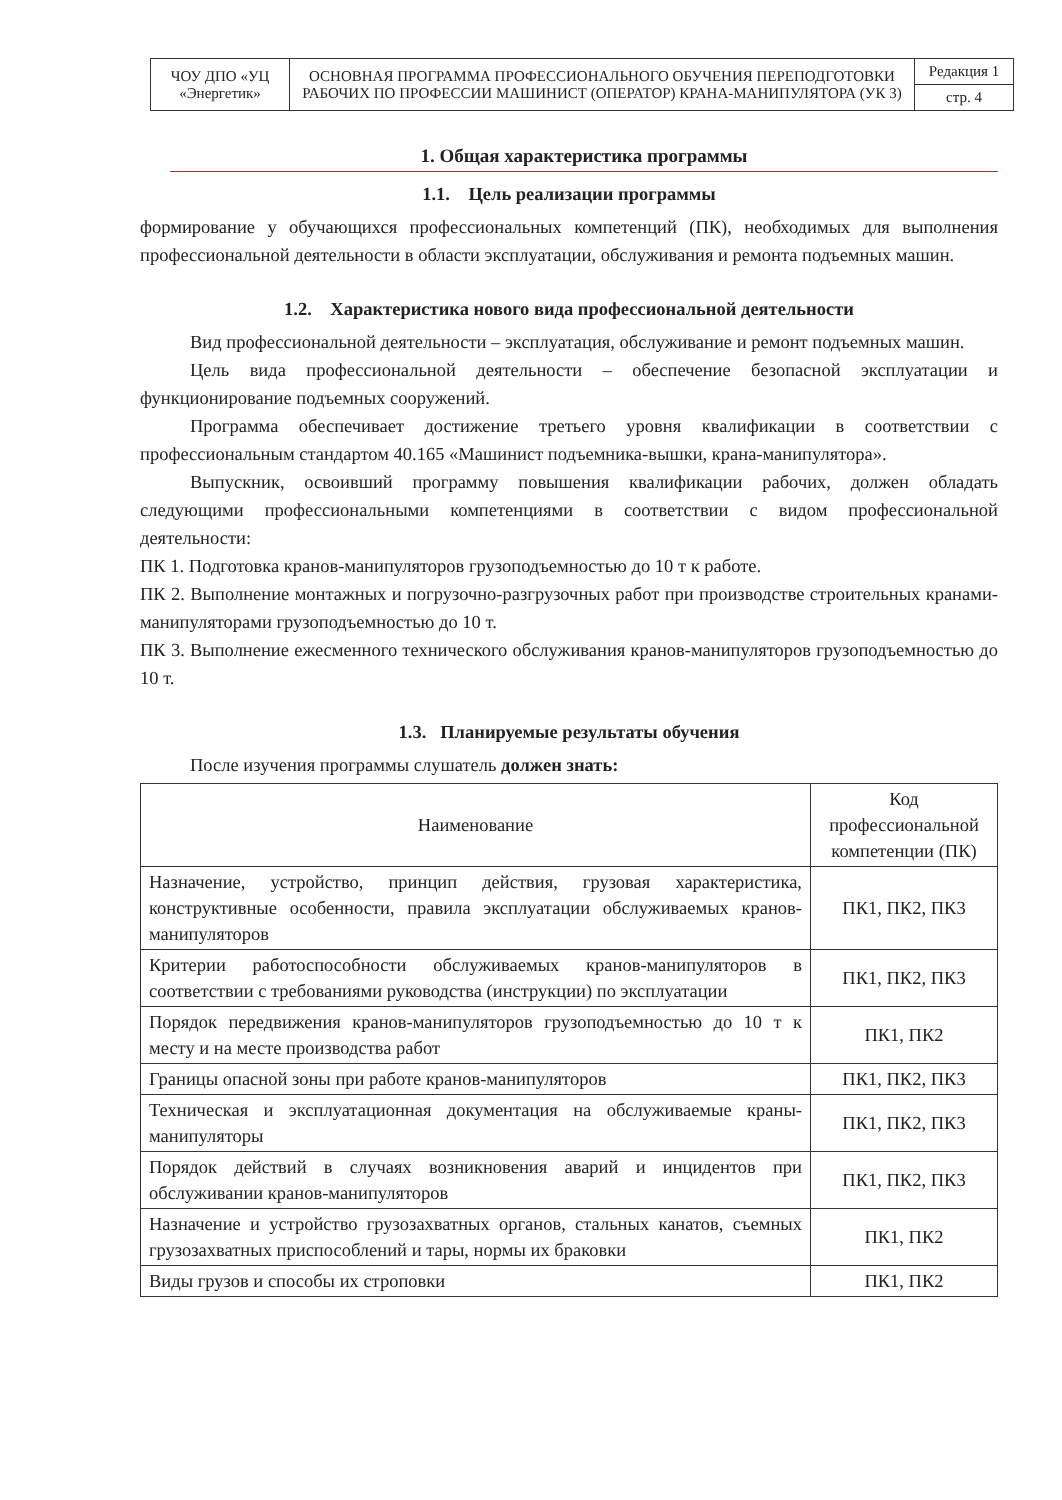| ЧОУ ДПО «УЦ «Энергетик» | ОСНОВНАЯ ПРОГРАММА ПРОФЕССИОНАЛЬНОГО ОБУЧЕНИЯ ПЕРЕПОДГОТОВКИ РАБОЧИХ ПО ПРОФЕССИИ МАШИНИСТ (ОПЕРАТОР) КРАНА-МАНИПУЛЯТОРА (УК 3) | Редакция 1 |
| | | стр. 4 |
1. Общая характеристика программы
1.1. Цель реализации программы
формирование у обучающихся профессиональных компетенций (ПК), необходимых для выполнения профессиональной деятельности в области эксплуатации, обслуживания и ремонта подъемных машин.
1.2. Характеристика нового вида профессиональной деятельности
Вид профессиональной деятельности – эксплуатация, обслуживание и ремонт подъемных машин.
Цель вида профессиональной деятельности – обеспечение безопасной эксплуатации и функционирование подъемных сооружений.
Программа обеспечивает достижение третьего уровня квалификации в соответствии с профессиональным стандартом 40.165 «Машинист подъемника-вышки, крана-манипулятора».
Выпускник, освоивший программу повышения квалификации рабочих, должен обладать следующими профессиональными компетенциями в соответствии с видом профессиональной деятельности:
ПК 1. Подготовка кранов-манипуляторов грузоподъемностью до 10 т к работе.
ПК 2. Выполнение монтажных и погрузочно-разгрузочных работ при производстве строительных кранами-манипуляторами грузоподъемностью до 10 т.
ПК 3. Выполнение ежесменного технического обслуживания кранов-манипуляторов грузоподъемностью до 10 т.
1.3. Планируемые результаты обучения
После изучения программы слушатель должен знать:
| Наименование | Код профессиональной компетенции (ПК) |
| --- | --- |
| Назначение, устройство, принцип действия, грузовая характеристика, конструктивные особенности, правила эксплуатации обслуживаемых кранов-манипуляторов | ПК1, ПК2, ПК3 |
| Критерии работоспособности обслуживаемых кранов-манипуляторов в соответствии с требованиями руководства (инструкции) по эксплуатации | ПК1, ПК2, ПК3 |
| Порядок передвижения кранов-манипуляторов грузоподъемностью до 10 т к месту и на месте производства работ | ПК1, ПК2 |
| Границы опасной зоны при работе кранов-манипуляторов | ПК1, ПК2, ПК3 |
| Техническая и эксплуатационная документация на обслуживаемые краны-манипуляторы | ПК1, ПК2, ПК3 |
| Порядок действий в случаях возникновения аварий и инцидентов при обслуживании кранов-манипуляторов | ПК1, ПК2, ПК3 |
| Назначение и устройство грузозахватных органов, стальных канатов, съемных грузозахватных приспособлений и тары, нормы их браковки | ПК1, ПК2 |
| Виды грузов и способы их строповки | ПК1, ПК2 |